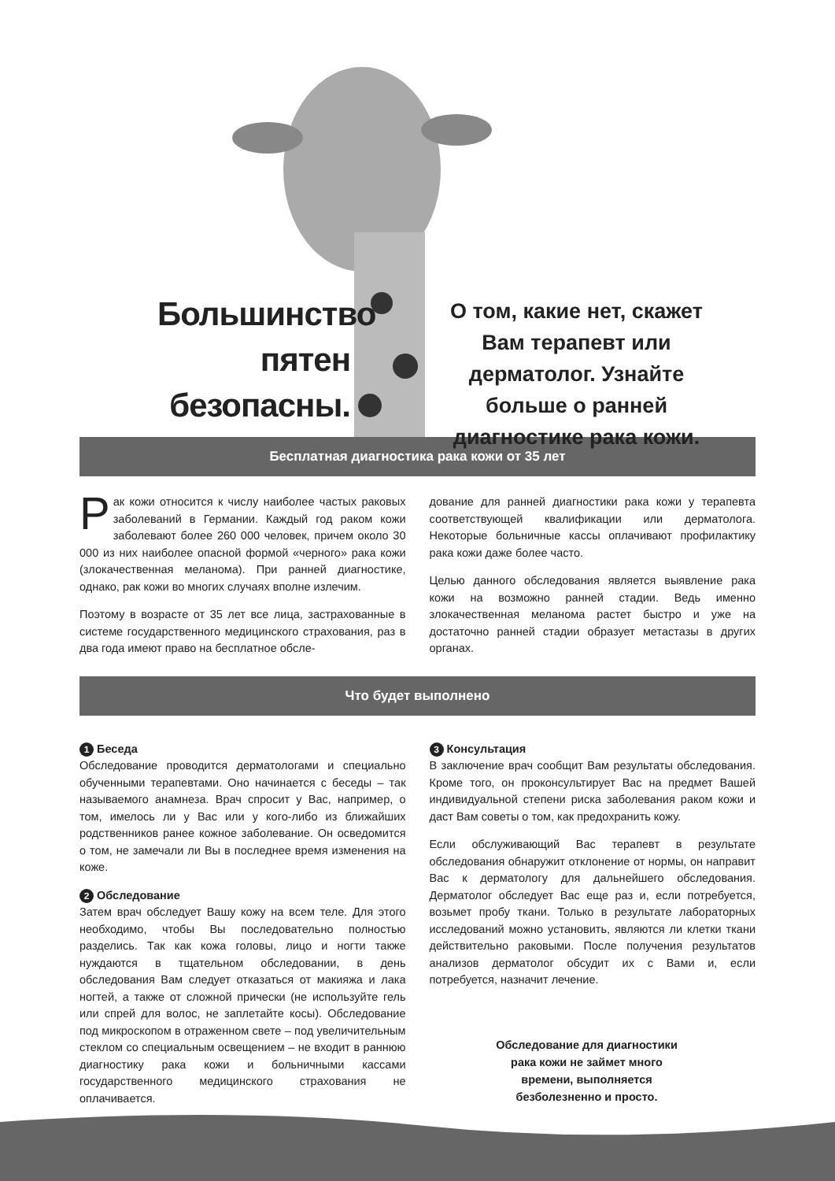Большинство пятен безопасны.
О том, какие нет, скажет Вам терапевт или дерматолог. Узнайте больше о ранней диагностике рака кожи.
Бесплатная диагностика рака кожи от 35 лет
Рак кожи относится к числу наиболее частых раковых заболеваний в Германии. Каждый год раком кожи заболевают более 260 000 человек, причем около 30 000 из них наиболее опасной формой «черного» рака кожи (злокачественная меланома). При ранней диагностике, однако, рак кожи во многих случаях вполне излечим.
Поэтому в возрасте от 35 лет все лица, застрахованные в системе государственного медицинского страхования, раз в два года имеют право на бесплатное обсле-
дование для ранней диагностики рака кожи у терапевта соответствующей квалификации или дерматолога. Некоторые больничные кассы оплачивают профилактику рака кожи даже более часто.
Целью данного обследования является выявление рака кожи на возможно ранней стадии. Ведь именно злокачественная меланома растет быстро и уже на достаточно ранней стадии образует метастазы в других органах.
Что будет выполнено
1 Беседа
Обследование проводится дерматологами и специально обученными терапевтами. Оно начинается с беседы – так называемого анамнеза. Врач спросит у Вас, например, о том, имелось ли у Вас или у кого-либо из ближайших родственников ранее кожное заболевание. Он осведомится о том, не замечали ли Вы в последнее время изменения на коже.
2 Обследование
Затем врач обследует Вашу кожу на всем теле. Для этого необходимо, чтобы Вы последовательно полностью разделись. Так как кожа головы, лицо и ногти также нуждаются в тщательном обследовании, в день обследования Вам следует отказаться от макияжа и лака ногтей, а также от сложной прически (не используйте гель или спрей для волос, не заплетайте косы). Обследование под микроскопом в отраженном свете – под увеличительным стеклом со специальным освещением – не входит в раннюю диагностику рака кожи и больничными кассами государственного медицинского страхования не оплачивается.
3 Консультация
В заключение врач сообщит Вам результаты обследования. Кроме того, он проконсультирует Вас на предмет Вашей индивидуальной степени риска заболевания раком кожи и даст Вам советы о том, как предохранить кожу.
Если обслуживающий Вас терапевт в результате обследования обнаружит отклонение от нормы, он направит Вас к дерматологу для дальнейшего обследования. Дерматолог обследует Вас еще раз и, если потребуется, возьмет пробу ткани. Только в результате лабораторных исследований можно установить, являются ли клетки ткани действительно раковыми. После получения результатов анализов дерматолог обсудит их с Вами и, если потребуется, назначит лечение.
Обследование для диагностики рака кожи не займет много времени, выполняется безболезненно и просто.